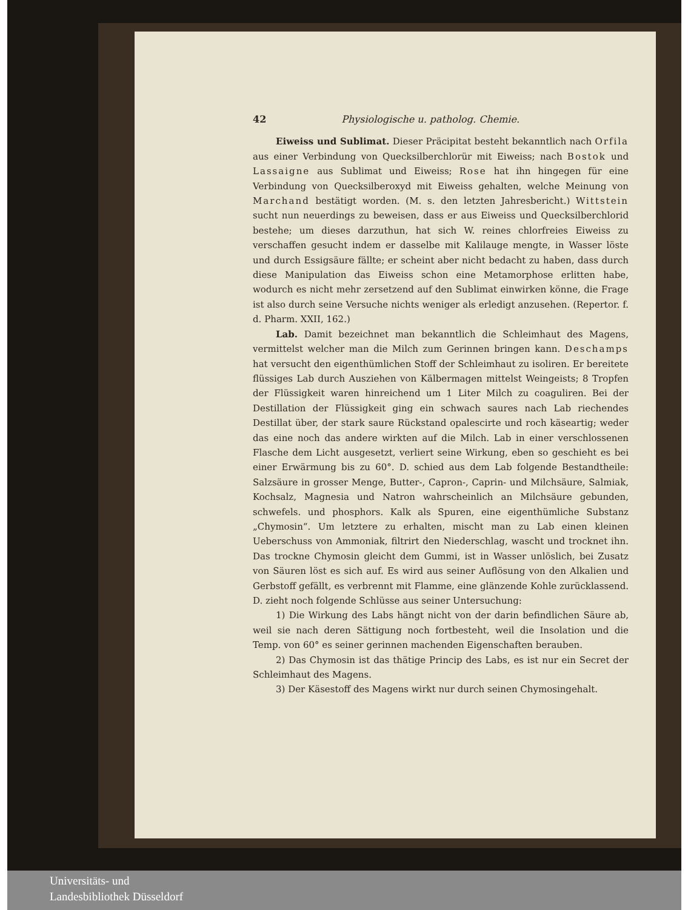42 Physiologische u. patholog. Chemie.
Eiweiss und Sublimat. Dieser Präcipitat besteht bekanntlich nach Orfila aus einer Verbindung von Quecksilberchlorür mit Eiweiss; nach Bostok und Lassaigne aus Sublimat und Eiweiss; Rose hat ihn hingegen für eine Verbindung von Quecksilberoxyd mit Eiweiss gehalten, welche Meinung von Marchand bestätigt worden. (M. s. den letzten Jahresbericht.) Wittstein sucht nun neuerdings zu beweisen, dass er aus Eiweiss und Quecksilberchlorid bestehe; um dieses darzuthun, hat sich W. reines chlorfreies Eiweiss zu verschaffen gesucht indem er dasselbe mit Kalilauge mengte, in Wasser löste und durch Essigsäure fällte; er scheint aber nicht bedacht zu haben, dass durch diese Manipulation das Eiweiss schon eine Metamorphose erlitten habe, wodurch es nicht mehr zersetzend auf den Sublimat einwirken könne, die Frage ist also durch seine Versuche nichts weniger als erledigt anzusehen. (Repertor. f. d. Pharm. XXII, 162.)
Lab. Damit bezeichnet man bekanntlich die Schleimhaut des Magens, vermittelst welcher man die Milch zum Gerinnen bringen kann. Deschamps hat versucht den eigenthümlichen Stoff der Schleimhaut zu isoliren. Er bereitete flüssiges Lab durch Ausziehen von Kälbermagen mittelst Weingeists; 8 Tropfen der Flüssigkeit waren hinreichend um 1 Liter Milch zu coaguliren. Bei der Destillation der Flüssigkeit ging ein schwach saures nach Lab riechendes Destillat über, der stark saure Rückstand opalescirte und roch käseartig; weder das eine noch das andere wirkten auf die Milch. Lab in einer verschlossenen Flasche dem Licht ausgesetzt, verliert seine Wirkung, eben so geschieht es bei einer Erwärmung bis zu 60°. D. schied aus dem Lab folgende Bestandtheile: Salzsäure in grosser Menge, Butter-, Capron-, Caprin- und Milchsäure, Salmiak, Kochsalz, Magnesia und Natron wahrscheinlich an Milchsäure gebunden, schwefels. und phosphors. Kalk als Spuren, eine eigenthümliche Substanz „Chymosin“. Um letztere zu erhalten, mischt man zu Lab einen kleinen Ueberschuss von Ammoniak, filtrirt den Niederschlag, wascht und trocknet ihn. Das trockne Chymosin gleicht dem Gummi, ist in Wasser unlöslich, bei Zusatz von Säuren löst es sich auf. Es wird aus seiner Auflösung von den Alkalien und Gerbstoff gefällt, es verbrennt mit Flamme, eine glänzende Kohle zurücklassend. D. zieht noch folgende Schlüsse aus seiner Untersuchung:
1) Die Wirkung des Labs hängt nicht von der darin befindlichen Säure ab, weil sie nach deren Sättigung noch fortbesteht, weil die Insolation und die Temp. von 60° es seiner gerinnen machenden Eigenschaften berauben.
2) Das Chymosin ist das thätige Princip des Labs, es ist nur ein Secret der Schleimhaut des Magens.
3) Der Käsestoff des Magens wirkt nur durch seinen Chymosingehalt.
Universitäts- und
Landesbibliothek Düsseldorf